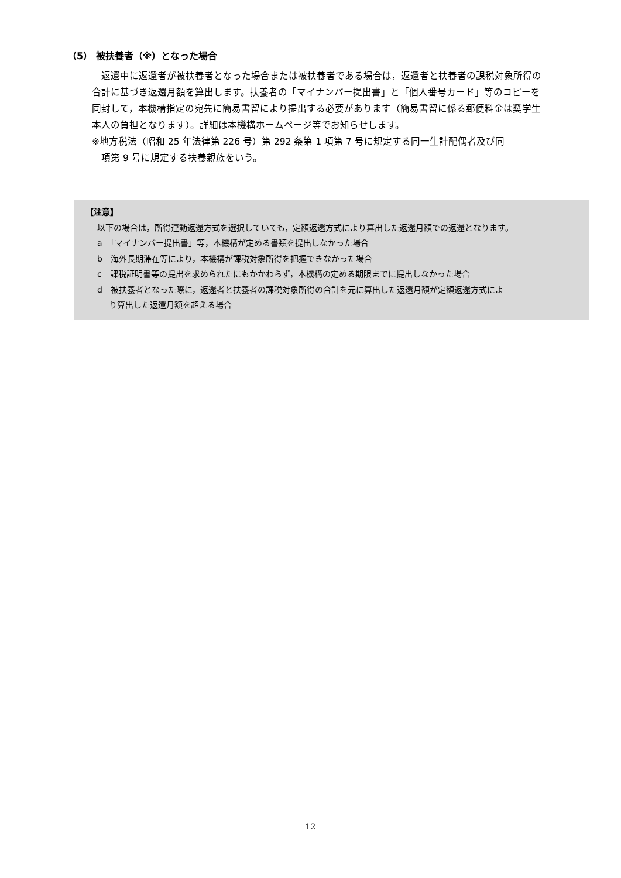（5） 被扶養者（※）となった場合
　返還中に返還者が被扶養者となった場合または被扶養者である場合は，返還者と扶養者の課税対象所得の合計に基づき返還月額を算出します。扶養者の「マイナンバー提出書」と「個人番号カード」等のコピーを同封して，本機構指定の宛先に簡易書留により提出する必要があります（簡易書留に係る郵便料金は奨学生本人の負担となります）。詳細は本機構ホームページ等でお知らせします。
※地方税法（昭和 25 年法律第 226 号）第 292 条第 1 項第 7 号に規定する同一生計配偶者及び同
　項第 9 号に規定する扶養親族をいう。
【注意】
以下の場合は，所得連動返還方式を選択していても，定額返還方式により算出した返還月額での返還となります。
a　「マイナンバー提出書」等，本機構が定める書類を提出しなかった場合
b　海外長期滞在等により，本機構が課税対象所得を把握できなかった場合
c　課税証明書等の提出を求められたにもかかわらず，本機構の定める期限までに提出しなかった場合
d　被扶養者となった際に，返還者と扶養者の課税対象所得の合計を元に算出した返還月額が定額返還方式によ
り算出した返還月額を超える場合
12